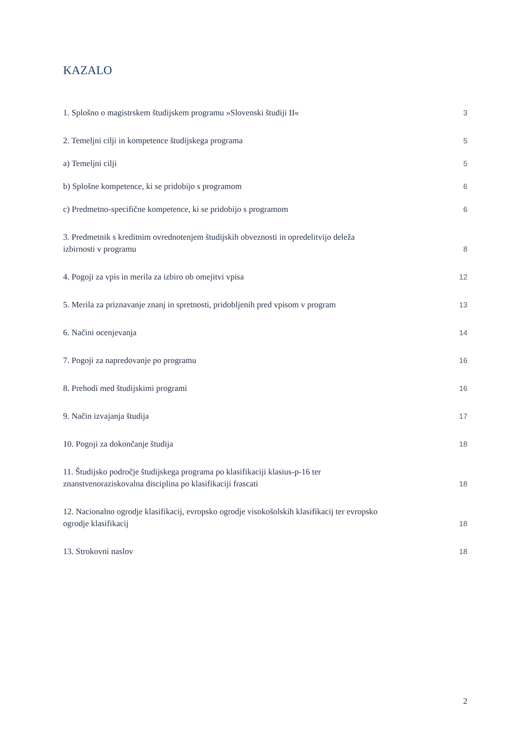KAZALO
1. Splošno o magistrskem študijskem programu »Slovenski študiji II« 3
2. Temeljni cilji in kompetence študijskega programa 5
a) Temeljni cilji 5
b) Splošne kompetence, ki se pridobijo s programom 6
c) Predmetno-specifične kompetence, ki se pridobijo s programom 6
3. Predmetnik s kreditnim ovrednotenjem študijskih obveznosti in opredelitvijo deleža
izbirnosti v programu 8
4. Pogoji za vpis in merila za izbiro ob omejitvi vpisa 12
5. Merila za priznavanje znanj in spretnosti, pridobljenih pred vpisom v program 13
6. Načini ocenjevanja 14
7. Pogoji za napredovanje po programu 16
8. Prehodi med študijskimi programi 16
9. Način izvajanja študija 17
10. Pogoji za dokončanje študija 18
11. Študijsko področje študijskega programa po klasifikaciji klasius-p-16 ter
znanstvenoraziskovalna disciplina po klasifikaciji frascati 18
12. Nacionalno ogrodje klasifikacij, evropsko ogrodje visokošolskih klasifikacij ter evropsko
ogrodje klasifikacij 18
13. Strokovni naslov 18
2